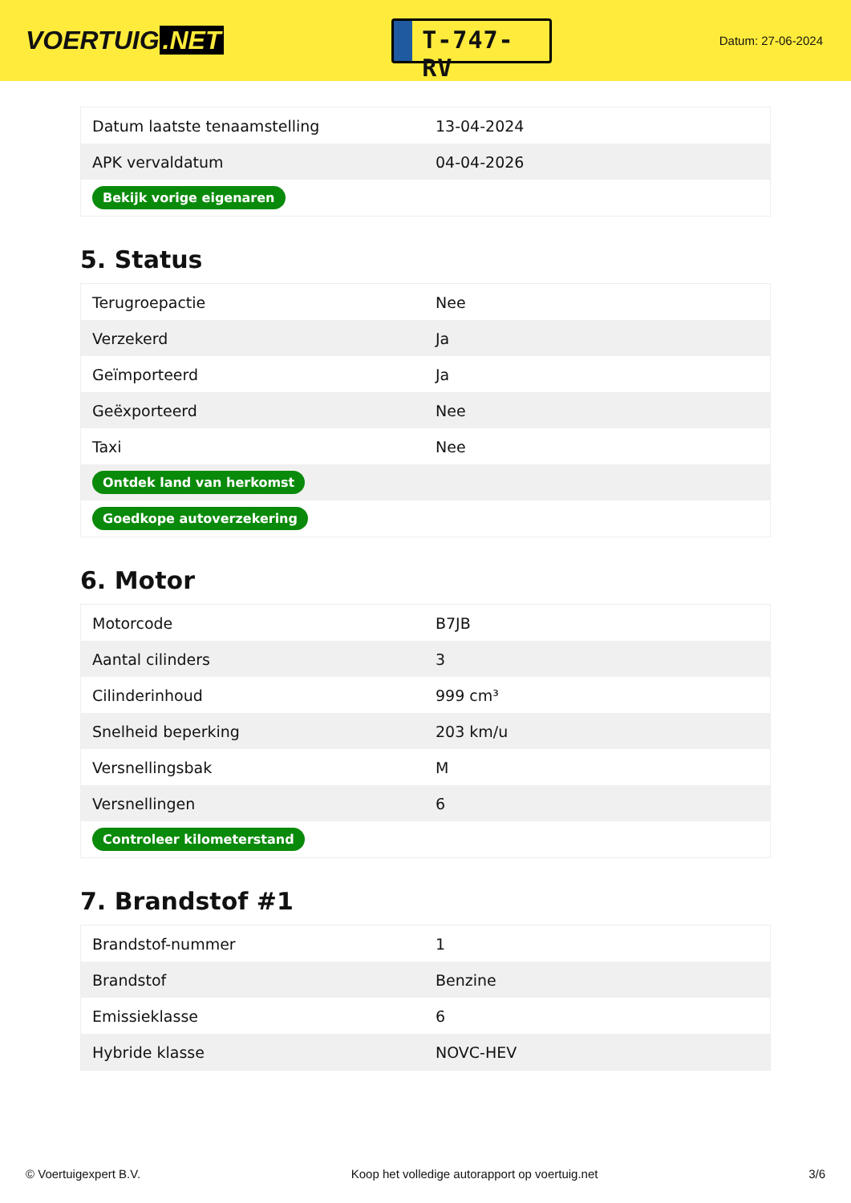VOERTUIG.NET
T-747-RV
Datum: 27-06-2024
| Datum laatste tenaamstelling | 13-04-2024 |
| APK vervaldatum | 04-04-2026 |
| Bekijk vorige eigenaren | |
5. Status
| Terugroepactie | Nee |
| Verzekerd | Ja |
| Geïmporteerd | Ja |
| Geëxporteerd | Nee |
| Taxi | Nee |
| Ontdek land van herkomst | |
| Goedkope autoverzekering | |
6. Motor
| Motorcode | B7JB |
| Aantal cilinders | 3 |
| Cilinderinhoud | 999 cm³ |
| Snelheid beperking | 203 km/u |
| Versnellingsbak | M |
| Versnellingen | 6 |
| Controleer kilometerstand | |
7. Brandstof #1
| Brandstof-nummer | 1 |
| Brandstof | Benzine |
| Emissieklasse | 6 |
| Hybride klasse | NOVC-HEV |
© Voertuigexpert B.V. Koop het volledige autorapport op voertuig.net 3/6